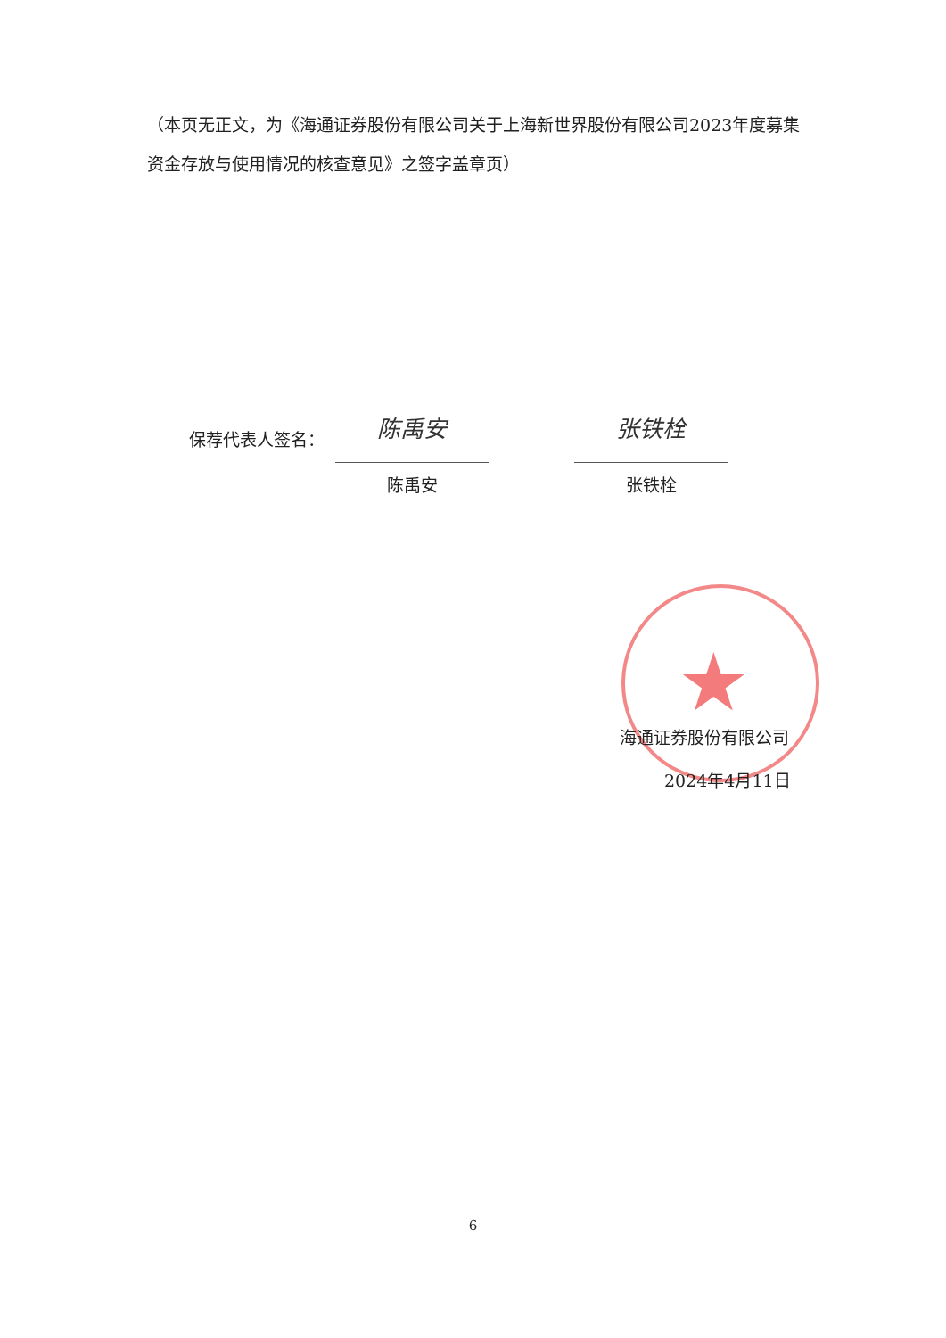（本页无正文，为《海通证券股份有限公司关于上海新世界股份有限公司2023年度募集资金存放与使用情况的核查意见》之签字盖章页）
保荐代表人签名：
陈禹安
陈禹安
张铁栓
张铁栓
★
海通证券股份有限公司
2024年4月11日
6